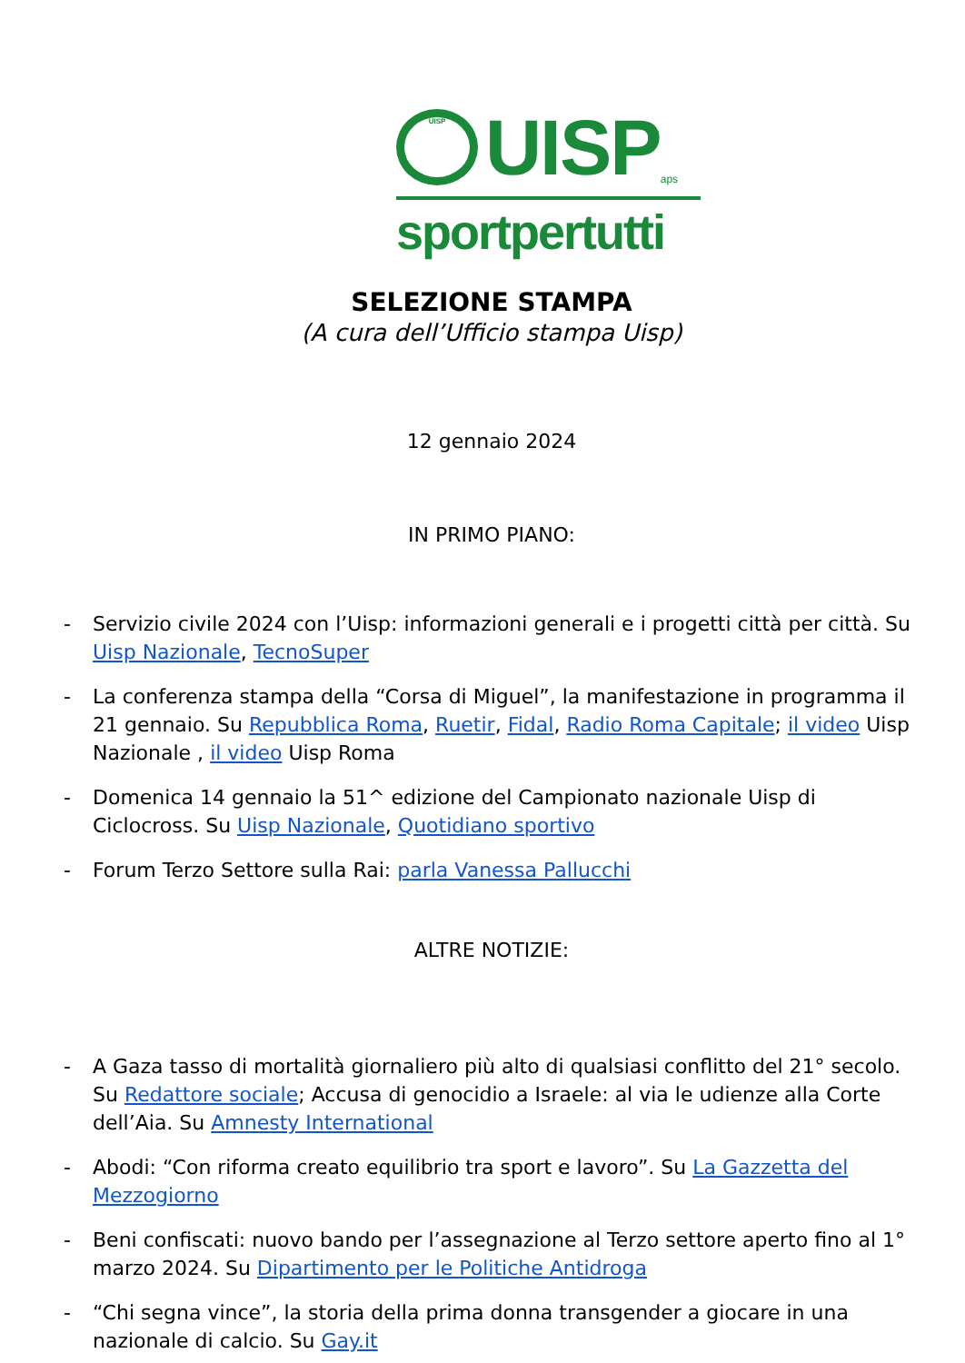UISP
UISP
aps
sportpertutti
SELEZIONE STAMPA
(A cura dell’Ufficio stampa Uisp)
12 gennaio 2024
IN PRIMO PIANO:
- Servizio civile 2024 con l’Uisp: informazioni generali e i progetti città per città. Su Uisp Nazionale, TecnoSuper
- La conferenza stampa della “Corsa di Miguel”, la manifestazione in programma il 21 gennaio. Su Repubblica Roma, Ruetir, Fidal, Radio Roma Capitale; il video Uisp Nazionale , il video Uisp Roma
- Domenica 14 gennaio la 51^ edizione del Campionato nazionale Uisp di Ciclocross. Su Uisp Nazionale, Quotidiano sportivo
- Forum Terzo Settore sulla Rai: parla Vanessa Pallucchi
ALTRE NOTIZIE:
- A Gaza tasso di mortalità giornaliero più alto di qualsiasi conflitto del 21° secolo. Su Redattore sociale; Accusa di genocidio a Israele: al via le udienze alla Corte dell’Aia. Su Amnesty International
- Abodi: “Con riforma creato equilibrio tra sport e lavoro”. Su La Gazzetta del Mezzogiorno
- Beni confiscati: nuovo bando per l’assegnazione al Terzo settore aperto fino al 1° marzo 2024. Su Dipartimento per le Politiche Antidroga
- “Chi segna vince”, la storia della prima donna transgender a giocare in una nazionale di calcio. Su Gay.it